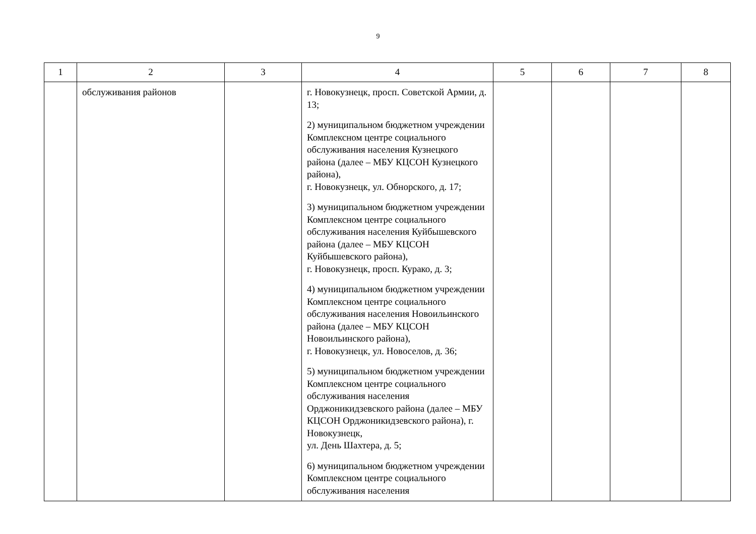9
| 1 | 2 | 3 | 4 | 5 | 6 | 7 | 8 |
| --- | --- | --- | --- | --- | --- | --- | --- |
| | обслуживания районов | | г. Новокузнецк, просп. Советской Армии, д. 13; | | | | |
| | | | 2) муниципальном бюджетном учреждении Комплексном центре социального обслуживания населения Кузнецкого района (далее – МБУ КЦСОН Кузнецкого района), г. Новокузнецк, ул. Обнорского, д. 17; | | | | |
| | | | 3) муниципальном бюджетном учреждении Комплексном центре социального обслуживания населения Куйбышевского района (далее – МБУ КЦСОН Куйбышевского района), г. Новокузнецк, просп. Курако, д. 3; | | | | |
| | | | 4) муниципальном бюджетном учреждении Комплексном центре социального обслуживания населения Новоильинского района (далее – МБУ КЦСОН Новоильинского района), г. Новокузнецк, ул. Новоселов, д. 36; | | | | |
| | | | 5) муниципальном бюджетном учреждении Комплексном центре социального обслуживания населения Орджоникидзевского района (далее – МБУ КЦСОН Орджоникидзевского района), г. Новокузнецк, ул. День Шахтера, д. 5; | | | | |
| | | | 6) муниципальном бюджетном учреждении Комплексном центре социального обслуживания населения | | | | |